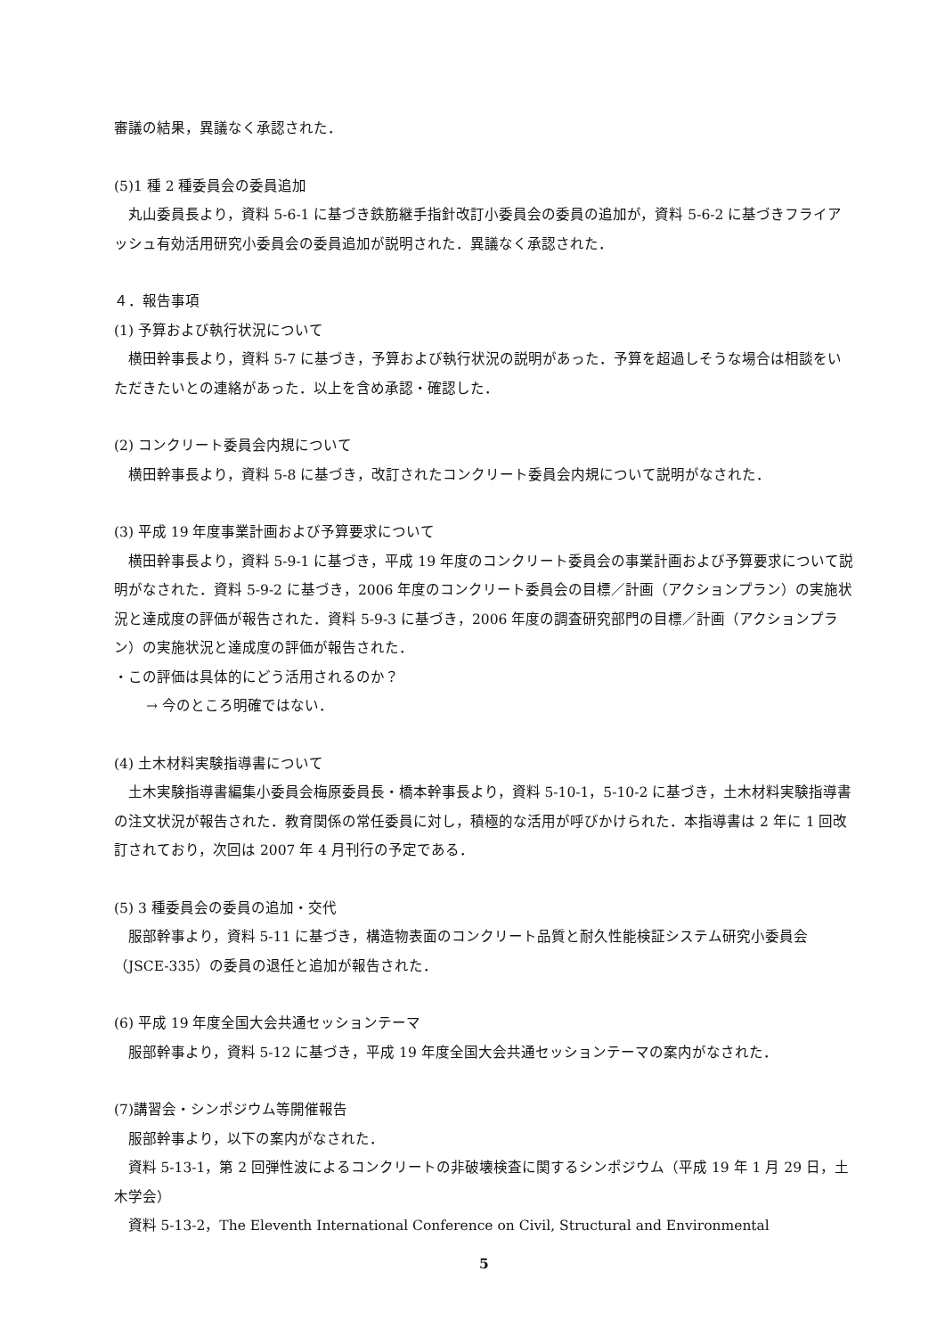審議の結果，異議なく承認された．
(5)1 種 2 種委員会の委員追加
丸山委員長より，資料 5-6-1 に基づき鉄筋継手指針改訂小委員会の委員の追加が，資料 5-6-2 に基づきフライアッシュ有効活用研究小委員会の委員追加が説明された．異議なく承認された．
４．報告事項
(1) 予算および執行状況について
横田幹事長より，資料 5-7 に基づき，予算および執行状況の説明があった．予算を超過しそうな場合は相談をいただきたいとの連絡があった．以上を含め承認・確認した．
(2) コンクリート委員会内規について
横田幹事長より，資料 5-8 に基づき，改訂されたコンクリート委員会内規について説明がなされた．
(3) 平成 19 年度事業計画および予算要求について
横田幹事長より，資料 5-9-1 に基づき，平成 19 年度のコンクリート委員会の事業計画および予算要求について説明がなされた．資料 5-9-2 に基づき，2006 年度のコンクリート委員会の目標／計画（アクションプラン）の実施状況と達成度の評価が報告された．資料 5-9-3 に基づき，2006 年度の調査研究部門の目標／計画（アクションプラン）の実施状況と達成度の評価が報告された．
・この評価は具体的にどう活用されるのか？
→ 今のところ明確ではない．
(4) 土木材料実験指導書について
土木実験指導書編集小委員会梅原委員長・橋本幹事長より，資料 5-10-1，5-10-2 に基づき，土木材料実験指導書の注文状況が報告された．教育関係の常任委員に対し，積極的な活用が呼びかけられた．本指導書は 2 年に 1 回改訂されており，次回は 2007 年 4 月刊行の予定である．
(5) 3 種委員会の委員の追加・交代
服部幹事より，資料 5-11 に基づき，構造物表面のコンクリート品質と耐久性能検証システム研究小委員会（JSCE-335）の委員の退任と追加が報告された．
(6) 平成 19 年度全国大会共通セッションテーマ
服部幹事より，資料 5-12 に基づき，平成 19 年度全国大会共通セッションテーマの案内がなされた．
(7)講習会・シンポジウム等開催報告
服部幹事より，以下の案内がなされた．
資料 5-13-1，第 2 回弾性波によるコンクリートの非破壊検査に関するシンポジウム（平成 19 年 1 月 29 日，土木学会）
資料 5-13-2，The Eleventh International Conference on Civil, Structural and Environmental
5